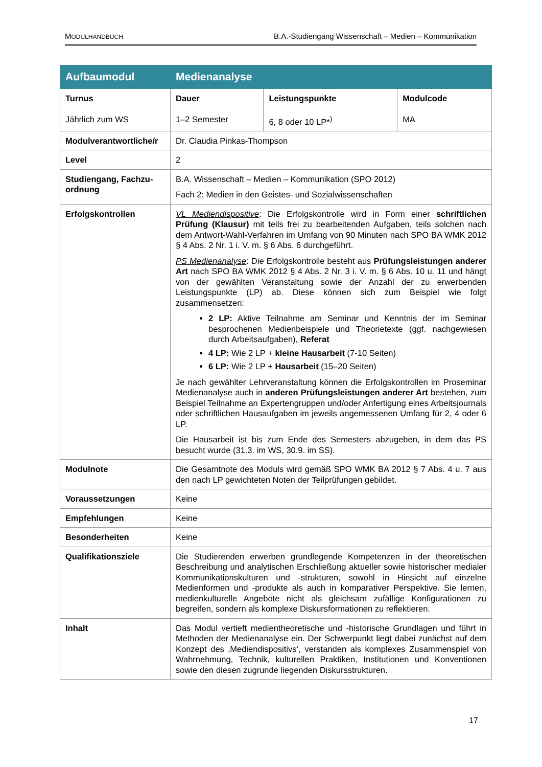MODULHANDBUCH B.A.-Studiengang Wissenschaft – Medien – Kommunikation
| Aufbaumodul | Medienanalyse | | |
| --- | --- | --- | --- |
| Turnus Jährlich zum WS | Dauer 1–2 Semester | Leistungspunkte 6, 8 oder 10 LP*<sup>)</sup> | Modulcode MA |
| Modulverantwortliche/r | Dr. Claudia Pinkas-Thompson | | |
| Level | 2 | | |
| Studiengang, Fachzu-ordnung | B.A. Wissenschaft – Medien – Kommunikation (SPO 2012) Fach 2: Medien in den Geistes- und Sozialwissenschaften | | |
| Erfolgskontrollen | VL Mediendispositive : Die Erfolgskontrolle wird in Form einer schriftlichen Prüfung (Klausur) mit teils frei zu bearbeitenden Aufgaben, teils solchen nach dem Antwort-Wahl-Verfahren im Umfang von 90 Minuten nach SPO BA WMK 2012 § 4 Abs. 2 Nr. 1 i. V. m. § 6 Abs. 6 durchgeführt. PS Medienanalyse : Die Erfolgskontrolle besteht aus Prüfungsleistungen anderer Art nach SPO BA WMK 2012 § 4 Abs. 2 Nr. 3 i. V. m. § 6 Abs. 10 u. 11 und hängt von der gewählten Veranstaltung sowie der Anzahl der zu erwerbenden Leistungspunkte (LP) ab. Diese können sich zum Beispiel wie folgt zusammensetzen: 2 LP: Aktive Teilnahme am Seminar und Kenntnis der im Seminar besprochenen Medienbeispiele und Theorietexte (ggf. nachgewiesen durch Arbeitsaufgaben), Referat 4 LP: Wie 2 LP + kleine Hausarbeit (7-10 Seiten) 6 LP: Wie 2 LP + Hausarbeit (15–20 Seiten) Je nach gewählter Lehrveranstaltung können die Erfolgskontrollen im Proseminar Medienanalyse auch in anderen Prüfungsleistungen anderer Art bestehen, zum Beispiel Teilnahme an Expertengruppen und/oder Anfertigung eines Arbeitsjournals oder schriftlichen Hausaufgaben im jeweils angemessenen Umfang für 2, 4 oder 6 LP. Die Hausarbeit ist bis zum Ende des Semesters abzugeben, in dem das PS besucht wurde (31.3. im WS, 30.9. im SS). | | |
| Modulnote | Die Gesamtnote des Moduls wird gemäß SPO WMK BA 2012 § 7 Abs. 4 u. 7 aus den nach LP gewichteten Noten der Teilprüfungen gebildet. | | |
| Voraussetzungen | Keine | | |
| Empfehlungen | Keine | | |
| Besonderheiten | Keine | | |
| Qualifikationsziele | Die Studierenden erwerben grundlegende Kompetenzen in der theoretischen Beschreibung und analytischen Erschließung aktueller sowie historischer medialer Kommunikationskulturen und -strukturen, sowohl in Hinsicht auf einzelne Medienformen und -produkte als auch in komparativer Perspektive. Sie lernen, medienkulturelle Angebote nicht als gleichsam zufällige Konfigurationen zu begreifen, sondern als komplexe Diskursformationen zu reflektieren. | | |
| Inhalt | Das Modul vertieft medientheoretische und -historische Grundlagen und führt in Methoden der Medienanalyse ein. Der Schwerpunkt liegt dabei zunächst auf dem Konzept des ‚Mediendispositivs‘, verstanden als komplexes Zusammenspiel von Wahrnehmung, Technik, kulturellen Praktiken, Institutionen und Konventionen sowie den diesen zugrunde liegenden Diskursstrukturen. | | |
17